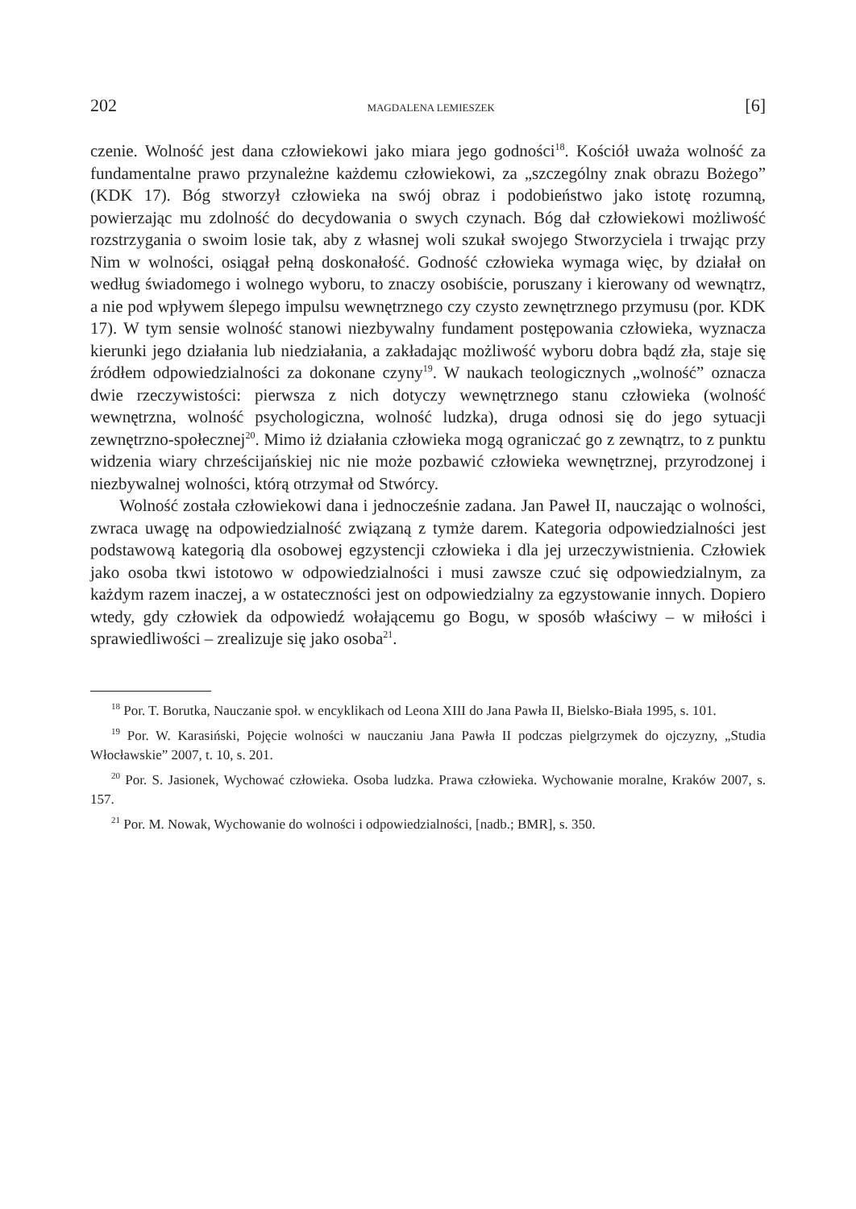202 MAGDALENA LEMIESZEK [6]
czenie. Wolność jest dana człowiekowi jako miara jego godności<sup>18</sup>. Kościół uważa wolność za fundamentalne prawo przynależne każdemu człowiekowi, za „szczególny znak obrazu Bożego” (KDK 17). Bóg stworzył człowieka na swój obraz i podobieństwo jako istotę rozumną, powierzając mu zdolność do decydowania o swych czynach. Bóg dał człowiekowi możliwość rozstrzygania o swoim losie tak, aby z własnej woli szukał swojego Stworzyciela i trwając przy Nim w wolności, osiągał pełną doskonałość. Godność człowieka wymaga więc, by działał on według świadomego i wolnego wyboru, to znaczy osobiście, poruszany i kierowany od wewnątrz, a nie pod wpływem ślepego impulsu wewnętrznego czy czysto zewnętrznego przymusu (por. KDK 17). W tym sensie wolność stanowi niezbywalny fundament postępowania człowieka, wyznacza kierunki jego działania lub niedziałania, a zakładając możliwość wyboru dobra bądź zła, staje się źródłem odpowiedzialności za dokonane czyny<sup>19</sup>. W naukach teologicznych „wolność” oznacza dwie rzeczywistości: pierwsza z nich dotyczy wewnętrznego stanu człowieka (wolność wewnętrzna, wolność psychologiczna, wolność ludzka), druga odnosi się do jego sytuacji zewnętrzno-społecznej<sup>20</sup>. Mimo iż działania człowieka mogą ograniczać go z zewnątrz, to z punktu widzenia wiary chrześcijańskiej nic nie może pozbawić człowieka wewnętrznej, przyrodzonej i niezbywalnej wolności, którą otrzymał od Stwórcy.
Wolność została człowiekowi dana i jednocześnie zadana. Jan Paweł II, nauczając o wolności, zwraca uwagę na odpowiedzialność związaną z tymże darem. Kategoria odpowiedzialności jest podstawową kategorią dla osobowej egzystencji człowieka i dla jej urzeczywistnienia. Człowiek jako osoba tkwi istotowo w odpowiedzialności i musi zawsze czuć się odpowiedzialnym, za każdym razem inaczej, a w ostateczności jest on odpowiedzialny za egzystowanie innych. Dopiero wtedy, gdy człowiek da odpowiedź wołającemu go Bogu, w sposób właściwy – w miłości i sprawiedliwości – zrealizuje się jako osoba<sup>21</sup>.
<sup>18</sup> Por. T. Borutka, Nauczanie społ. w encyklikach od Leona XIII do Jana Pawła II, Bielsko-Biała 1995, s. 101.
<sup>19</sup> Por. W. Karasiński, Pojęcie wolności w nauczaniu Jana Pawła II podczas pielgrzymek do ojczyzny, „Studia Włocławskie” 2007, t. 10, s. 201.
<sup>20</sup> Por. S. Jasionek, Wychować człowieka. Osoba ludzka. Prawa człowieka. Wychowanie moralne, Kraków 2007, s. 157.
<sup>21</sup> Por. M. Nowak, Wychowanie do wolności i odpowiedzialności, [nadb.; BMR], s. 350.